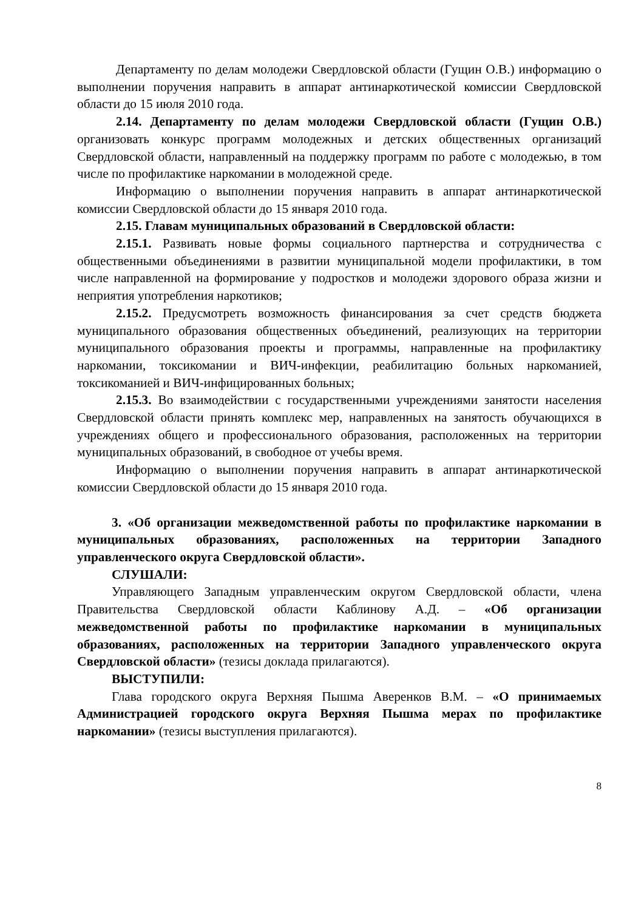Департаменту по делам молодежи Свердловской области (Гущин О.В.) информацию о выполнении поручения направить в аппарат антинаркотической комиссии Свердловской области до 15 июля 2010 года.
2.14. Департаменту по делам молодежи Свердловской области (Гущин О.В.) организовать конкурс программ молодежных и детских общественных организаций Свердловской области, направленный на поддержку программ по работе с молодежью, в том числе по профилактике наркомании в молодежной среде.
Информацию о выполнении поручения направить в аппарат антинаркотической комиссии Свердловской области до 15 января 2010 года.
2.15. Главам муниципальных образований в Свердловской области:
2.15.1. Развивать новые формы социального партнерства и сотрудничества с общественными объединениями в развитии муниципальной модели профилактики, в том числе направленной на формирование у подростков и молодежи здорового образа жизни и неприятия употребления наркотиков;
2.15.2. Предусмотреть возможность финансирования за счет средств бюджета муниципального образования общественных объединений, реализующих на территории муниципального образования проекты и программы, направленные на профилактику наркомании, токсикомании и ВИЧ-инфекции, реабилитацию больных наркоманией, токсикоманией и ВИЧ-инфицированных больных;
2.15.3. Во взаимодействии с государственными учреждениями занятости населения Свердловской области принять комплекс мер, направленных на занятость обучающихся в учреждениях общего и профессионального образования, расположенных на территории муниципальных образований, в свободное от учебы время.
Информацию о выполнении поручения направить в аппарат антинаркотической комиссии Свердловской области до 15 января 2010 года.
3. «Об организации межведомственной работы по профилактике наркомании в муниципальных образованиях, расположенных на территории Западного управленческого округа Свердловской области».
СЛУШАЛИ:
Управляющего Западным управленческим округом Свердловской области, члена Правительства Свердловской области Каблинову А.Д. – «Об организации межведомственной работы по профилактике наркомании в муниципальных образованиях, расположенных на территории Западного управленческого округа Свердловской области» (тезисы доклада прилагаются).
ВЫСТУПИЛИ:
Глава городского округа Верхняя Пышма Аверенков В.М. – «О принимаемых Администрацией городского округа Верхняя Пышма мерах по профилактике наркомании» (тезисы выступления прилагаются).
8